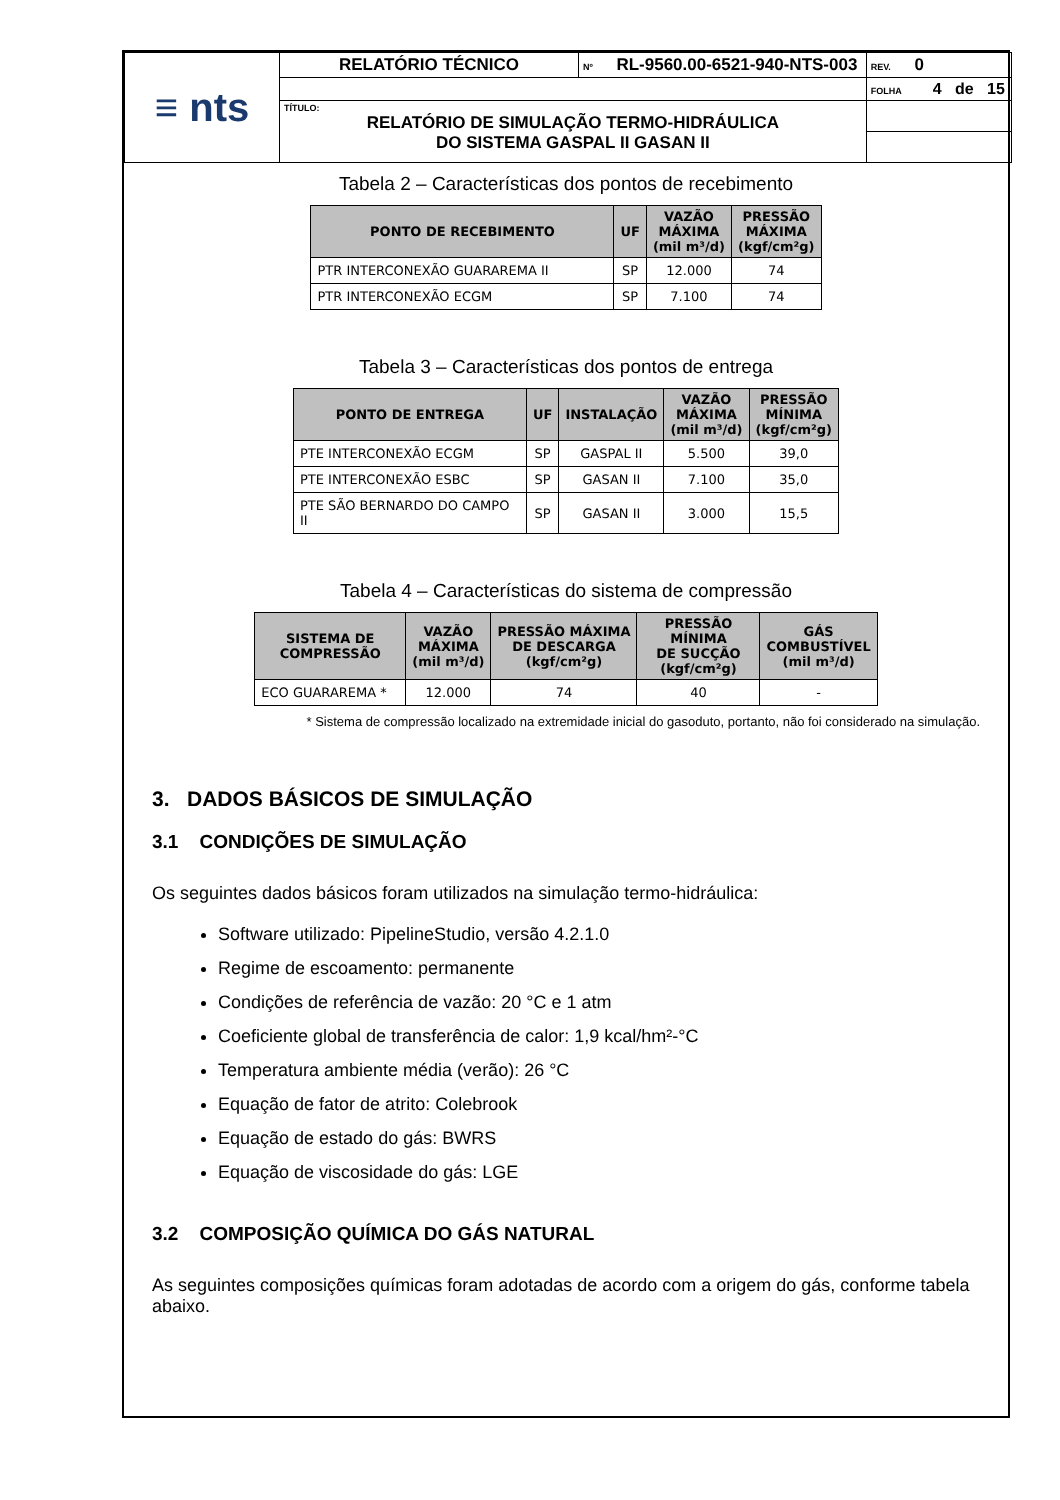| ≡ nts | RELATÓRIO TÉCNICO | Nº RL-9560.00-6521-940-NTS-003 | | REV. 0 |
| | | | FOLHA 4 de 15 | |
| | TÍTULO: RELATÓRIO DE SIMULAÇÃO TERMO-HIDRÁULICA DO SISTEMA GASPAL II GASAN II | | | |
Tabela 2 – Características dos pontos de recebimento
| PONTO DE RECEBIMENTO | UF | VAZÃO MÁXIMA (mil m³/d) | PRESSÃO MÁXIMA (kgf/cm²g) |
| --- | --- | --- | --- |
| PTR INTERCONEXÃO GUARAREMA II | SP | 12.000 | 74 |
| PTR INTERCONEXÃO ECGM | SP | 7.100 | 74 |
Tabela 3 – Características dos pontos de entrega
| PONTO DE ENTREGA | UF | INSTALAÇÃO | VAZÃO MÁXIMA (mil m³/d) | PRESSÃO MÍNIMA (kgf/cm²g) |
| --- | --- | --- | --- | --- |
| PTE INTERCONEXÃO ECGM | SP | GASPAL II | 5.500 | 39,0 |
| PTE INTERCONEXÃO ESBC | SP | GASAN II | 7.100 | 35,0 |
| PTE SÃO BERNARDO DO CAMPO II | SP | GASAN II | 3.000 | 15,5 |
Tabela 4 – Características do sistema de compressão
| SISTEMA DE COMPRESSÃO | VAZÃO MÁXIMA (mil m³/d) | PRESSÃO MÁXIMA DE DESCARGA (kgf/cm²g) | PRESSÃO MÍNIMA DE SUCÇÃO (kgf/cm²g) | GÁS COMBUSTÍVEL (mil m³/d) |
| --- | --- | --- | --- | --- |
| ECO GUARAREMA * | 12.000 | 74 | 40 | - |
* Sistema de compressão localizado na extremidade inicial do gasoduto, portanto, não foi considerado na simulação.
3. DADOS BÁSICOS DE SIMULAÇÃO
3.1 CONDIÇÕES DE SIMULAÇÃO
Os seguintes dados básicos foram utilizados na simulação termo-hidráulica:
Software utilizado: PipelineStudio, versão 4.2.1.0
Regime de escoamento: permanente
Condições de referência de vazão: 20 °C e 1 atm
Coeficiente global de transferência de calor: 1,9 kcal/hm²-°C
Temperatura ambiente média (verão): 26 °C
Equação de fator de atrito: Colebrook
Equação de estado do gás: BWRS
Equação de viscosidade do gás: LGE
3.2 COMPOSIÇÃO QUÍMICA DO GÁS NATURAL
As seguintes composições químicas foram adotadas de acordo com a origem do gás, conforme tabela abaixo.